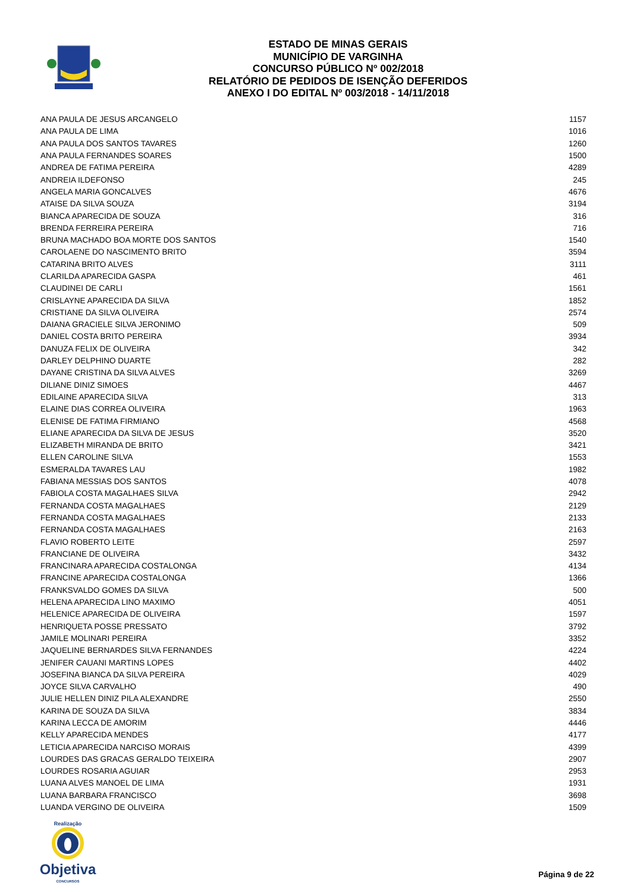ESTADO DE MINAS GERAIS
MUNICÍPIO DE VARGINHA
CONCURSO PÚBLICO Nº 002/2018
RELATÓRIO DE PEDIDOS DE ISENÇÃO DEFERIDOS
ANEXO I DO EDITAL Nº 003/2018 - 14/11/2018
| ANA PAULA DE JESUS ARCANGELO | 1157 |
| ANA PAULA DE LIMA | 1016 |
| ANA PAULA DOS SANTOS TAVARES | 1260 |
| ANA PAULA FERNANDES SOARES | 1500 |
| ANDREA DE FATIMA PEREIRA | 4289 |
| ANDREIA ILDEFONSO | 245 |
| ANGELA MARIA GONCALVES | 4676 |
| ATAISE DA SILVA SOUZA | 3194 |
| BIANCA APARECIDA DE SOUZA | 316 |
| BRENDA FERREIRA PEREIRA | 716 |
| BRUNA MACHADO BOA MORTE DOS SANTOS | 1540 |
| CAROLAENE DO NASCIMENTO BRITO | 3594 |
| CATARINA BRITO ALVES | 3111 |
| CLARILDA APARECIDA GASPA | 461 |
| CLAUDINEI DE CARLI | 1561 |
| CRISLAYNE APARECIDA DA SILVA | 1852 |
| CRISTIANE DA SILVA OLIVEIRA | 2574 |
| DAIANA GRACIELE SILVA JERONIMO | 509 |
| DANIEL COSTA BRITO PEREIRA | 3934 |
| DANUZA FELIX DE OLIVEIRA | 342 |
| DARLEY DELPHINO DUARTE | 282 |
| DAYANE CRISTINA DA SILVA ALVES | 3269 |
| DILIANE DINIZ SIMOES | 4467 |
| EDILAINE APARECIDA SILVA | 313 |
| ELAINE DIAS CORREA OLIVEIRA | 1963 |
| ELENISE DE FATIMA FIRMIANO | 4568 |
| ELIANE APARECIDA DA SILVA DE JESUS | 3520 |
| ELIZABETH MIRANDA DE BRITO | 3421 |
| ELLEN CAROLINE SILVA | 1553 |
| ESMERALDA TAVARES LAU | 1982 |
| FABIANA MESSIAS DOS SANTOS | 4078 |
| FABIOLA COSTA MAGALHAES SILVA | 2942 |
| FERNANDA COSTA MAGALHAES | 2129 |
| FERNANDA COSTA MAGALHAES | 2133 |
| FERNANDA COSTA MAGALHAES | 2163 |
| FLAVIO ROBERTO LEITE | 2597 |
| FRANCIANE DE OLIVEIRA | 3432 |
| FRANCINARA APARECIDA COSTALONGA | 4134 |
| FRANCINE APARECIDA COSTALONGA | 1366 |
| FRANKSVALDO GOMES DA SILVA | 500 |
| HELENA APARECIDA LINO MAXIMO | 4051 |
| HELENICE APARECIDA DE OLIVEIRA | 1597 |
| HENRIQUETA POSSE PRESSATO | 3792 |
| JAMILE MOLINARI PEREIRA | 3352 |
| JAQUELINE BERNARDES SILVA FERNANDES | 4224 |
| JENIFER CAUANI MARTINS LOPES | 4402 |
| JOSEFINA BIANCA DA SILVA PEREIRA | 4029 |
| JOYCE SILVA CARVALHO | 490 |
| JULIE HELLEN DINIZ PILA ALEXANDRE | 2550 |
| KARINA DE SOUZA DA SILVA | 3834 |
| KARINA LECCA DE AMORIM | 4446 |
| KELLY APARECIDA MENDES | 4177 |
| LETICIA APARECIDA NARCISO MORAIS | 4399 |
| LOURDES DAS GRACAS GERALDO TEIXEIRA | 2907 |
| LOURDES ROSARIA AGUIAR | 2953 |
| LUANA ALVES MANOEL DE LIMA | 1931 |
| LUANA BARBARA FRANCISCO | 3698 |
| LUANDA VERGINO DE OLIVEIRA | 1509 |
Realização
Objetiva
CONCURSOS
Página 9 de 22